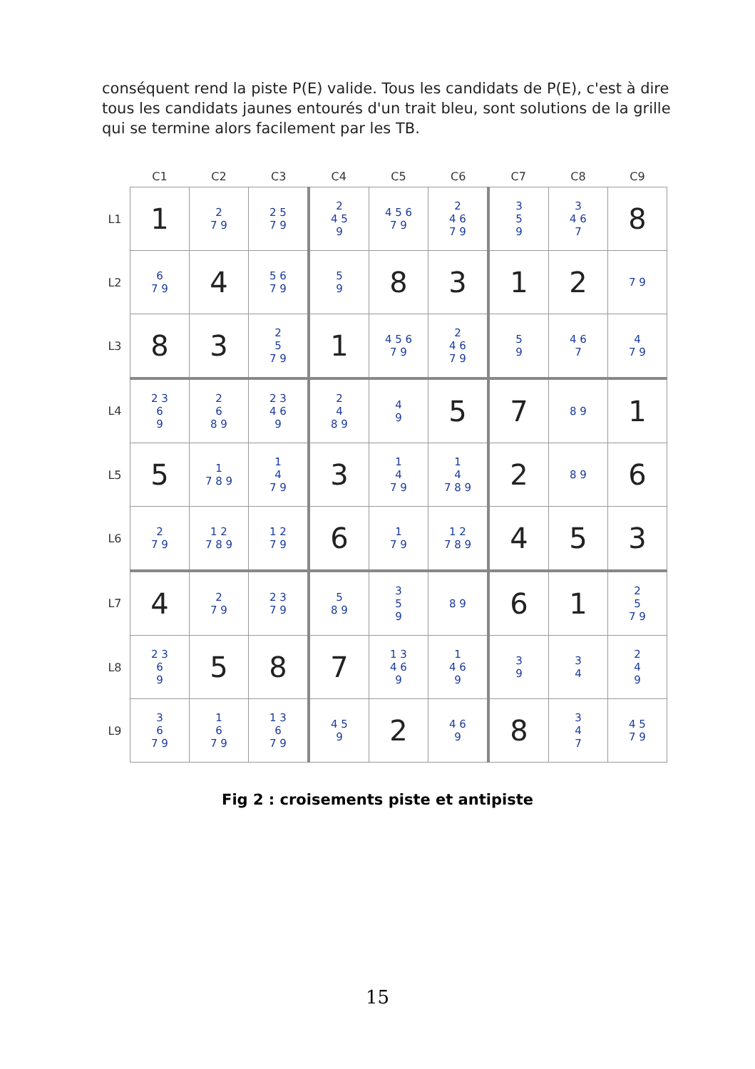conséquent rend la piste P(E) valide. Tous les candidats de P(E), c'est à dire tous les candidats jaunes entourés d'un trait bleu, sont solutions de la grille qui se termine alors facilement par les TB.
| | C1 | C2 | C3 | C4 | C5 | C6 | C7 | C8 | C9 |
| --- | --- | --- | --- | --- | --- | --- | --- | --- | --- |
| L1 | 1 | 2 7 9 | 2 5 7 9 | 2 4 5 9 | 4 5 6 7 9 | 2 4 6 7 9 | 3 5 9 | 3 4 6 7 | 8 |
| L2 | 6 7 9 | 4 | 5 6 7 9 | 5 9 | 8 | 3 | 1 | 2 | 7 9 |
| L3 | 8 | 3 | 2 5 7 9 | 1 | 4 5 6 7 9 | 2 4 6 7 9 | 5 9 | 4 6 7 | 4 7 9 |
| L4 | 2 3 6 9 | 2 6 8 9 | 2 3 4 6 9 | 2 4 8 9 | 4 9 | 5 | 7 | 8 9 | 1 |
| L5 | 5 | 1 7 8 9 | 1 4 7 9 | 3 | 1 4 7 9 | 1 4 7 8 9 | 2 | 8 9 | 6 |
| L6 | 2 7 9 | 1 2 7 8 9 | 1 2 7 9 | 6 | 1 7 9 | 1 2 7 8 9 | 4 | 5 | 3 |
| L7 | 4 | 2 7 9 | 2 3 7 9 | 5 8 9 | 3 5 9 | 8 9 | 6 | 1 | 2 5 7 9 |
| L8 | 2 3 6 9 | 5 | 8 | 7 | 1 3 4 6 9 | 1 4 6 9 | 3 9 | 3 4 | 2 4 9 |
| L9 | 3 6 7 9 | 1 6 7 9 | 1 3 6 7 9 | 4 5 9 | 2 | 4 6 9 | 8 | 3 4 7 | 4 5 7 9 |
Fig 2 : croisements piste et antipiste
15